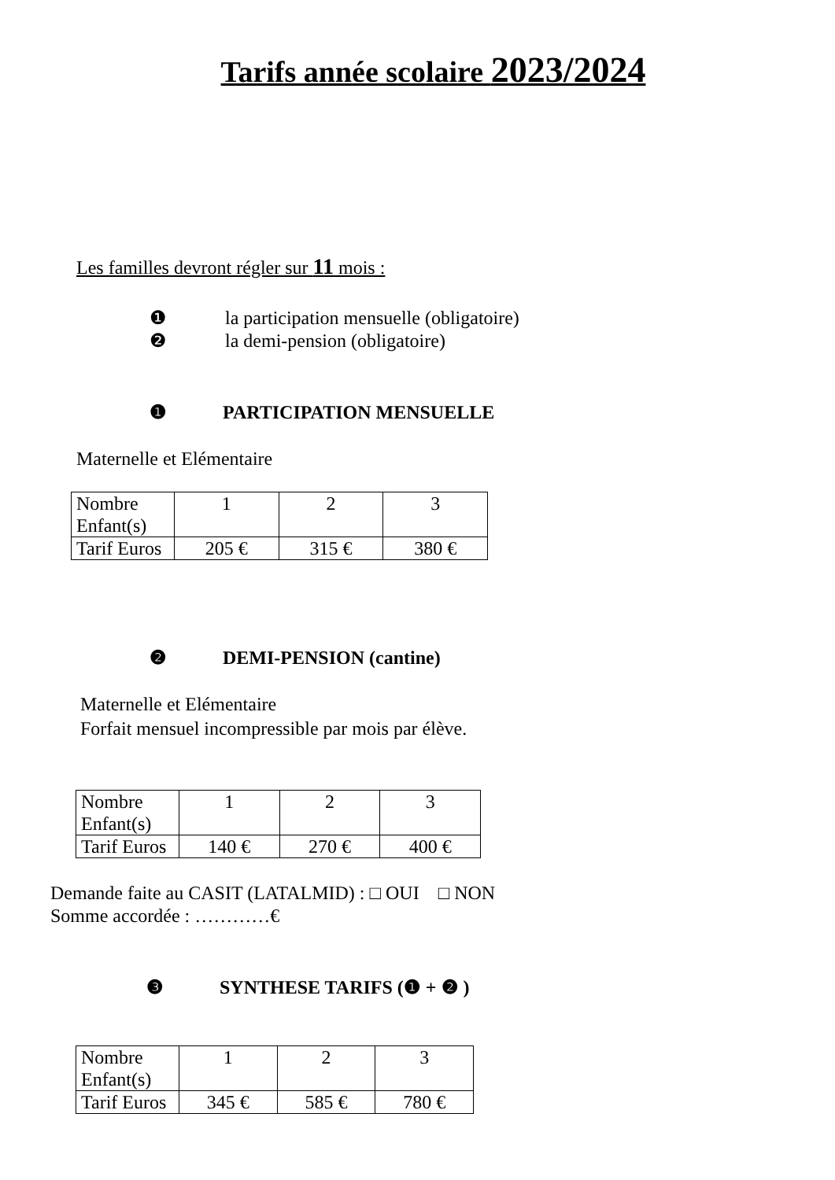Tarifs année scolaire 2023/2024
Les familles devront régler sur 11 mois :
❶ la participation mensuelle (obligatoire)
❷ la demi-pension (obligatoire)
❶ PARTICIPATION MENSUELLE
Maternelle et Elémentaire
| Nombre Enfant(s) | 1 | 2 | 3 |
| Tarif Euros | 205 € | 315 € | 380 € |
❷ DEMI-PENSION (cantine)
Maternelle et Elémentaire
Forfait mensuel incompressible par mois par élève.
| Nombre Enfant(s) | 1 | 2 | 3 |
| Tarif Euros | 140 € | 270 € | 400 € |
Demande faite au CASIT (LATALMID) : □ OUI □ NON
Somme accordée : …………€
❸ SYNTHESE TARIFS (❶ + ❷ )
| Nombre Enfant(s) | 1 | 2 | 3 |
| Tarif Euros | 345 € | 585 € | 780 € |